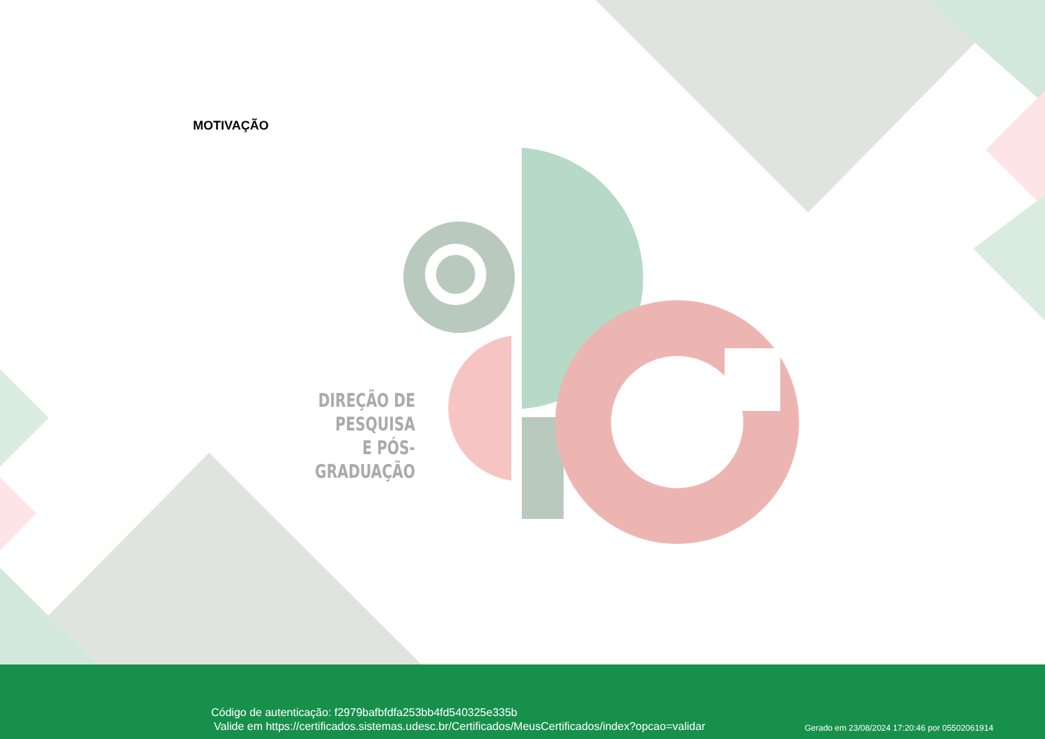MOTIVAÇÃO
DIREÇÃO DE PESQUISA
E PÓS-GRADUAÇÃO
Código de autenticação: f2979bafbfdfa253bb4fd540325e335b
Valide em https://certificados.sistemas.udesc.br/Certificados/MeusCertificados/index?opcao=validar
Gerado em 23/08/2024 17:20:46 por 05502061914